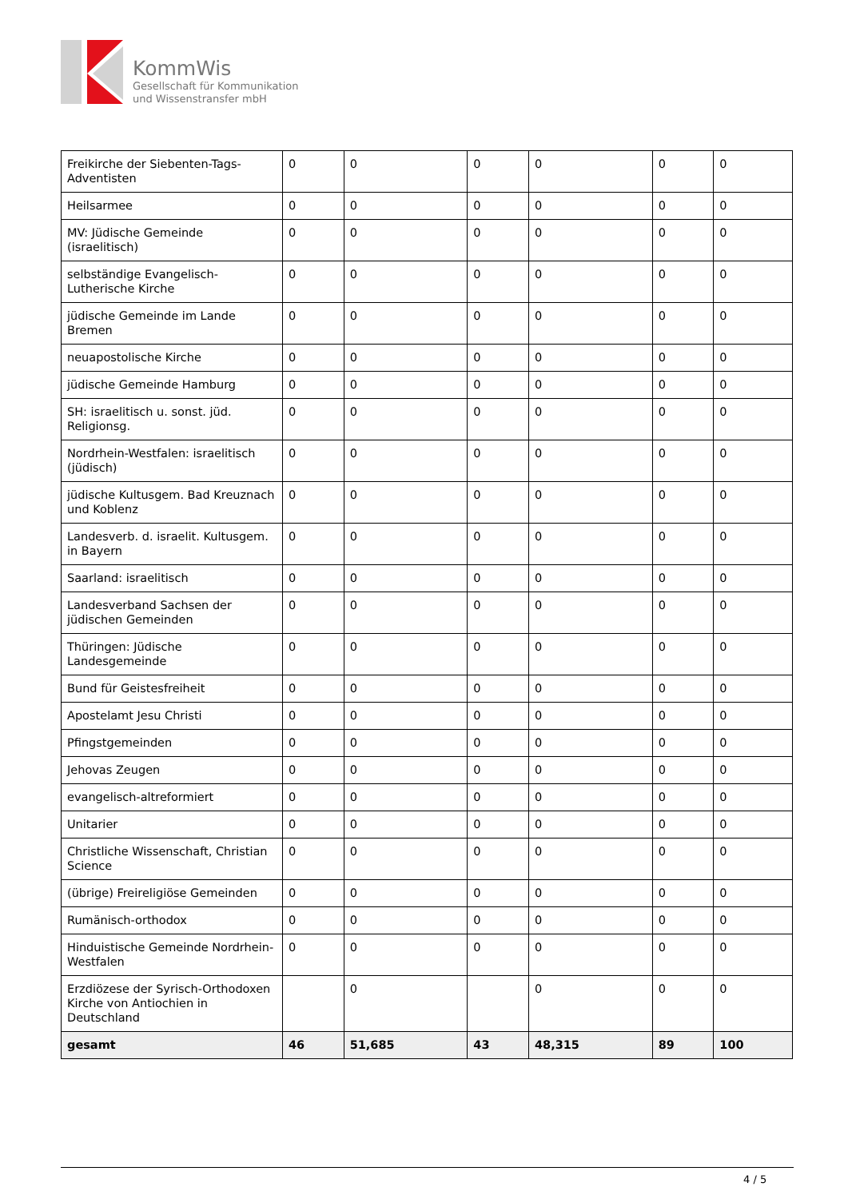KommWis
Gesellschaft für Kommunikation
und Wissenstransfer mbH
| Freikirche der Siebenten-Tags-Adventisten | 0 | 0 | 0 | 0 | 0 | 0 |
| Heilsarmee | 0 | 0 | 0 | 0 | 0 | 0 |
| MV: Jüdische Gemeinde (israelitisch) | 0 | 0 | 0 | 0 | 0 | 0 |
| selbständige Evangelisch-Lutherische Kirche | 0 | 0 | 0 | 0 | 0 | 0 |
| jüdische Gemeinde im Lande Bremen | 0 | 0 | 0 | 0 | 0 | 0 |
| neuapostolische Kirche | 0 | 0 | 0 | 0 | 0 | 0 |
| jüdische Gemeinde Hamburg | 0 | 0 | 0 | 0 | 0 | 0 |
| SH: israelitisch u. sonst. jüd. Religionsg. | 0 | 0 | 0 | 0 | 0 | 0 |
| Nordrhein-Westfalen: israelitisch (jüdisch) | 0 | 0 | 0 | 0 | 0 | 0 |
| jüdische Kultusgem. Bad Kreuznach und Koblenz | 0 | 0 | 0 | 0 | 0 | 0 |
| Landesverb. d. israelit. Kultusgem. in Bayern | 0 | 0 | 0 | 0 | 0 | 0 |
| Saarland: israelitisch | 0 | 0 | 0 | 0 | 0 | 0 |
| Landesverband Sachsen der jüdischen Gemeinden | 0 | 0 | 0 | 0 | 0 | 0 |
| Thüringen: Jüdische Landesgemeinde | 0 | 0 | 0 | 0 | 0 | 0 |
| Bund für Geistesfreiheit | 0 | 0 | 0 | 0 | 0 | 0 |
| Apostelamt Jesu Christi | 0 | 0 | 0 | 0 | 0 | 0 |
| Pfingstgemeinden | 0 | 0 | 0 | 0 | 0 | 0 |
| Jehovas Zeugen | 0 | 0 | 0 | 0 | 0 | 0 |
| evangelisch-altreformiert | 0 | 0 | 0 | 0 | 0 | 0 |
| Unitarier | 0 | 0 | 0 | 0 | 0 | 0 |
| Christliche Wissenschaft, Christian Science | 0 | 0 | 0 | 0 | 0 | 0 |
| (übrige) Freireligiöse Gemeinden | 0 | 0 | 0 | 0 | 0 | 0 |
| Rumänisch-orthodox | 0 | 0 | 0 | 0 | 0 | 0 |
| Hinduistische Gemeinde Nordrhein-Westfalen | 0 | 0 | 0 | 0 | 0 | 0 |
| Erzdiözese der Syrisch-Orthodoxen Kirche von Antiochien in Deutschland | | 0 | | 0 | 0 | 0 |
| gesamt | 46 | 51,685 | 43 | 48,315 | 89 | 100 |
4 / 5